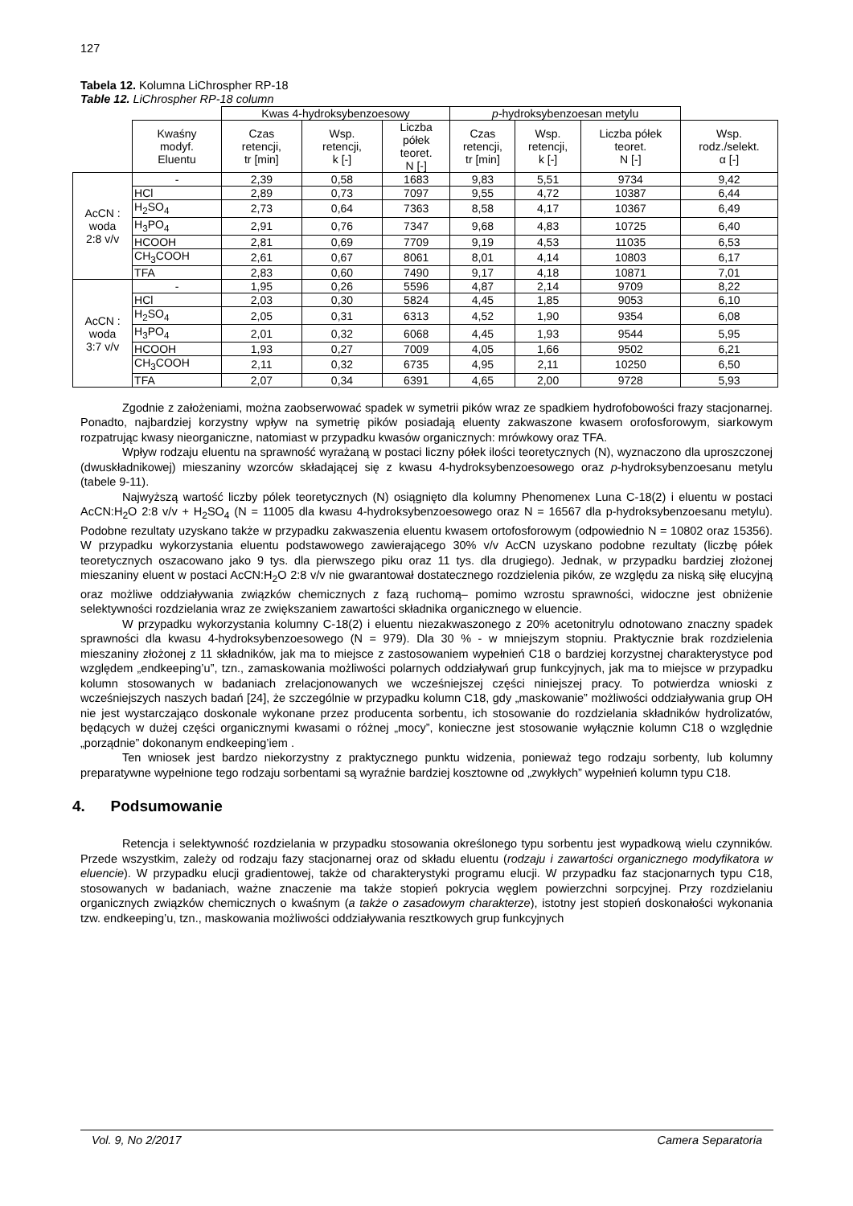127
Tabela 12. Kolumna LiChrospher RP-18
Table 12. LiChrospher RP-18 column
| | | Kwas 4-hydroksybenzoesowy | | | p -hydroksybenzoesan metylu | | | |
| | Kwaśny modyf. Eluentu | Czas retencji, tr [min] | Wsp. retencji, k [-] | Liczba półek teoret. N [-] | Czas retencji, tr [min] | Wsp. retencji, k [-] | Liczba półek teoret. N [-] | Wsp. rodz./selekt. α [-] |
| AcCN : woda 2:8 v/v | - | 2,39 | 0,58 | 1683 | 9,83 | 5,51 | 9734 | 9,42 |
| | HCl | 2,89 | 0,73 | 7097 | 9,55 | 4,72 | 10387 | 6,44 |
| | H<sub>2</sub>SO<sub>4</sub> | 2,73 | 0,64 | 7363 | 8,58 | 4,17 | 10367 | 6,49 |
| | H<sub>3</sub>PO<sub>4</sub> | 2,91 | 0,76 | 7347 | 9,68 | 4,83 | 10725 | 6,40 |
| | HCOOH | 2,81 | 0,69 | 7709 | 9,19 | 4,53 | 11035 | 6,53 |
| | CH<sub>3</sub>COOH | 2,61 | 0,67 | 8061 | 8,01 | 4,14 | 10803 | 6,17 |
| | TFA | 2,83 | 0,60 | 7490 | 9,17 | 4,18 | 10871 | 7,01 |
| AcCN : woda 3:7 v/v | - | 1,95 | 0,26 | 5596 | 4,87 | 2,14 | 9709 | 8,22 |
| | HCl | 2,03 | 0,30 | 5824 | 4,45 | 1,85 | 9053 | 6,10 |
| | H<sub>2</sub>SO<sub>4</sub> | 2,05 | 0,31 | 6313 | 4,52 | 1,90 | 9354 | 6,08 |
| | H<sub>3</sub>PO<sub>4</sub> | 2,01 | 0,32 | 6068 | 4,45 | 1,93 | 9544 | 5,95 |
| | HCOOH | 1,93 | 0,27 | 7009 | 4,05 | 1,66 | 9502 | 6,21 |
| | CH<sub>3</sub>COOH | 2,11 | 0,32 | 6735 | 4,95 | 2,11 | 10250 | 6,50 |
| | TFA | 2,07 | 0,34 | 6391 | 4,65 | 2,00 | 9728 | 5,93 |
Zgodnie z założeniami, można zaobserwować spadek w symetrii pików wraz ze spadkiem hydrofobowości frazy stacjonarnej. Ponadto, najbardziej korzystny wpływ na symetrię pików posiadają eluenty zakwaszone kwasem orofosforowym, siarkowym rozpatrując kwasy nieorganiczne, natomiast w przypadku kwasów organicznych: mrówkowy oraz TFA.
Wpływ rodzaju eluentu na sprawność wyrażaną w postaci liczny półek ilości teoretycznych (N), wyznaczono dla uproszczonej (dwuskładnikowej) mieszaniny wzorców składającej się z kwasu 4-hydroksybenzoesowego oraz p-hydroksybenzoesanu metylu (tabele 9-11).
Najwyższą wartość liczby pólek teoretycznych (N) osiągnięto dla kolumny Phenomenex Luna C-18(2) i eluentu w postaci AcCN:H<sub>2</sub>O 2:8 v/v + H<sub>2</sub>SO<sub>4</sub> (N = 11005 dla kwasu 4-hydroksybenzoesowego oraz N = 16567 dla p-hydroksybenzoesanu metylu). Podobne rezultaty uzyskano także w przypadku zakwaszenia eluentu kwasem ortofosforowym (odpowiednio N = 10802 oraz 15356). W przypadku wykorzystania eluentu podstawowego zawierającego 30% v/v AcCN uzyskano podobne rezultaty (liczbę półek teoretycznych oszacowano jako 9 tys. dla pierwszego piku oraz 11 tys. dla drugiego). Jednak, w przypadku bardziej złożonej mieszaniny eluent w postaci AcCN:H<sub>2</sub>O 2:8 v/v nie gwarantował dostatecznego rozdzielenia pików, ze względu za niską siłę elucyjną oraz możliwe oddziaływania związków chemicznych z fazą ruchomą– pomimo wzrostu sprawności, widoczne jest obniżenie selektywności rozdzielania wraz ze zwiększaniem zawartości składnika organicznego w eluencie.
W przypadku wykorzystania kolumny C-18(2) i eluentu niezakwaszonego z 20% acetonitrylu odnotowano znaczny spadek sprawności dla kwasu 4-hydroksybenzoesowego (N = 979). Dla 30 % - w mniejszym stopniu. Praktycznie brak rozdzielenia mieszaniny złożonej z 11 składników, jak ma to miejsce z zastosowaniem wypełnień C18 o bardziej korzystnej charakterystyce pod względem „endkeeping’u”, tzn., zamaskowania możliwości polarnych oddziaływań grup funkcyjnych, jak ma to miejsce w przypadku kolumn stosowanych w badaniach zrelacjonowanych we wcześniejszej części niniejszej pracy. To potwierdza wnioski z wcześniejszych naszych badań [24], że szczególnie w przypadku kolumn C18, gdy „maskowanie” możliwości oddziaływania grup OH nie jest wystarczająco doskonale wykonane przez producenta sorbentu, ich stosowanie do rozdzielania składników hydrolizatów, będących w dużej części organicznymi kwasami o różnej „mocy”, konieczne jest stosowanie wyłącznie kolumn C18 o względnie „porządnie” dokonanym endkeeping’iem .
Ten wniosek jest bardzo niekorzystny z praktycznego punktu widzenia, ponieważ tego rodzaju sorbenty, lub kolumny preparatywne wypełnione tego rodzaju sorbentami są wyraźnie bardziej kosztowne od „zwykłych” wypełnień kolumn typu C18.
4. Podsumowanie
Retencja i selektywność rozdzielania w przypadku stosowania określonego typu sorbentu jest wypadkową wielu czynników. Przede wszystkim, zależy od rodzaju fazy stacjonarnej oraz od składu eluentu (rodzaju i zawartości organicznego modyfikatora w eluencie). W przypadku elucji gradientowej, także od charakterystyki programu elucji. W przypadku faz stacjonarnych typu C18, stosowanych w badaniach, ważne znaczenie ma także stopień pokrycia węglem powierzchni sorpcyjnej. Przy rozdzielaniu organicznych związków chemicznych o kwaśnym (a także o zasadowym charakterze), istotny jest stopień doskonałości wykonania tzw. endkeeping’u, tzn., maskowania możliwości oddziaływania resztkowych grup funkcyjnych
Vol. 9, No 2/2017 Camera Separatoria